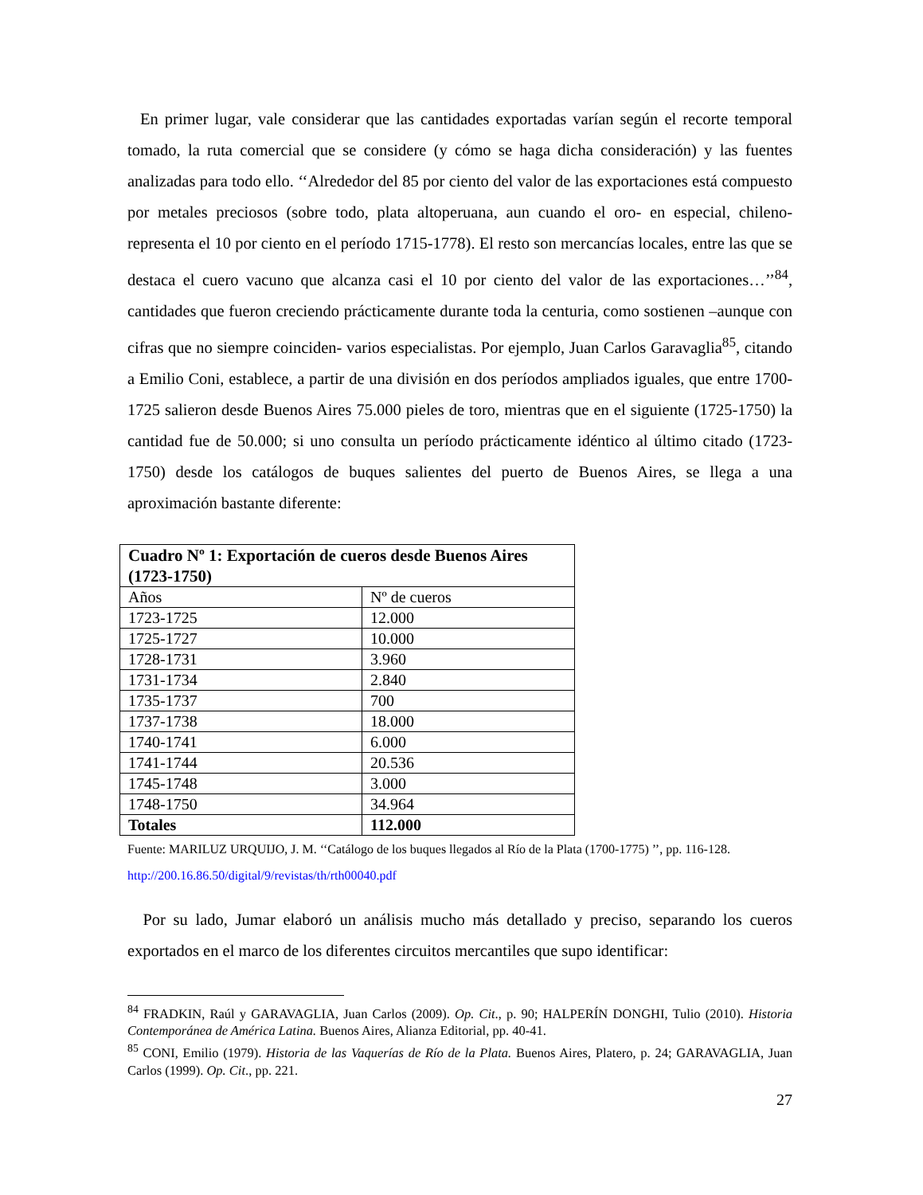En primer lugar, vale considerar que las cantidades exportadas varían según el recorte temporal tomado, la ruta comercial que se considere (y cómo se haga dicha consideración) y las fuentes analizadas para todo ello. ‘‘Alrededor del 85 por ciento del valor de las exportaciones está compuesto por metales preciosos (sobre todo, plata altoperuana, aun cuando el oro- en especial, chileno- representa el 10 por ciento en el período 1715-1778). El resto son mercancías locales, entre las que se destaca el cuero vacuno que alcanza casi el 10 por ciento del valor de las exportaciones…’’<sup>84</sup>, cantidades que fueron creciendo prácticamente durante toda la centuria, como sostienen –aunque con cifras que no siempre coinciden- varios especialistas. Por ejemplo, Juan Carlos Garavaglia<sup>85</sup>, citando a Emilio Coni, establece, a partir de una división en dos períodos ampliados iguales, que entre 1700-1725 salieron desde Buenos Aires 75.000 pieles de toro, mientras que en el siguiente (1725-1750) la cantidad fue de 50.000; si uno consulta un período prácticamente idéntico al último citado (1723-1750) desde los catálogos de buques salientes del puerto de Buenos Aires, se llega a una aproximación bastante diferente:
| Cuadro Nº 1: Exportación de cueros desde Buenos Aires (1723-1750) | |
| Años | Nº de cueros |
| 1723-1725 | 12.000 |
| 1725-1727 | 10.000 |
| 1728-1731 | 3.960 |
| 1731-1734 | 2.840 |
| 1735-1737 | 700 |
| 1737-1738 | 18.000 |
| 1740-1741 | 6.000 |
| 1741-1744 | 20.536 |
| 1745-1748 | 3.000 |
| 1748-1750 | 34.964 |
| Totales | 112.000 |
Fuente: MARILUZ URQUIJO, J. M. ‘‘Catálogo de los buques llegados al Río de la Plata (1700-1775) ’’, pp. 116-128. http://200.16.86.50/digital/9/revistas/th/rth00040.pdf
Por su lado, Jumar elaboró un análisis mucho más detallado y preciso, separando los cueros exportados en el marco de los diferentes circuitos mercantiles que supo identificar:
<sup>84</sup> FRADKIN, Raúl y GARAVAGLIA, Juan Carlos (2009). Op. Cit., p. 90; HALPERÍN DONGHI, Tulio (2010). Historia Contemporánea de América Latina. Buenos Aires, Alianza Editorial, pp. 40-41.
<sup>85</sup> CONI, Emilio (1979). Historia de las Vaquerías de Río de la Plata. Buenos Aires, Platero, p. 24; GARAVAGLIA, Juan Carlos (1999). Op. Cit., pp. 221.
27